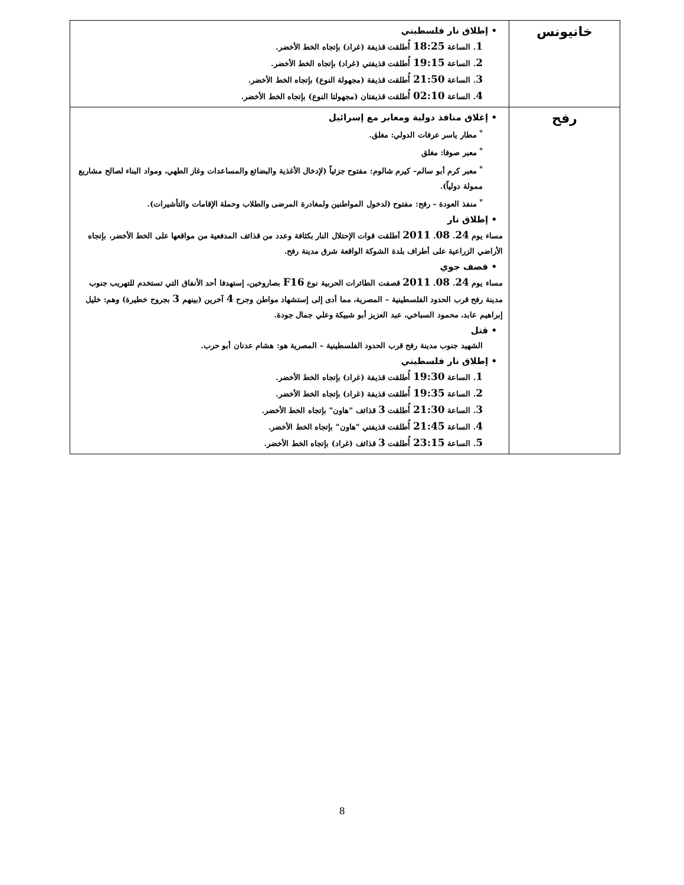| خانيونس | • إطلاق نار فلسطيني 1 . الساعة 18:25 أُطلقت قذيفة (غراد) بإتجاه الخط الأخضر. 2 . الساعة 19:15 أُطلقت قذيفتي (غراد) بإتجاه الخط الأخضر. 3 . الساعة 21:50 أُطلقت قذيفة (مجهولة النوع) بإتجاه الخط الأخضر. 4 . الساعة 02:10 أُطلقت قذيفتان (مجهولتا النوع) بإتجاه الخط الأخضر. |
| رفح | • إغلاق منافذ دولية ومعابر مع إسرائيل <sup>*</sup> مطار ياسر عرفات الدولي: مغلق. <sup>*</sup> معبر صوفا: مغلق <sup>*</sup> معبر كرم أبو سالم– كيرم شالوم: مفتوح جزئياً (لإدخال الأغذية والبضائع والمساعدات وغاز الطهي، ومواد البناء لصالح مشاريع ممولة دولياً). <sup>*</sup> منفذ العودة – رفح: مفتوح (لدخول المواطنين ولمغادرة المرضى والطلاب وحملة الإقامات والتأشيرات). • إطلاق نار مساء يوم 24 . 08 . 2011 أطلقت قوات الإحتلال النار بكثافة وعدد من قذائف المدفعية من مواقعها على الخط الأخضر، بإتجاه الأراضي الزراعية على أطراف بلدة الشوكة الواقعة شرق مدينة رفح. • قصف جوي مساء يوم 24 . 08 . 2011 قصفت الطائرات الحربية نوع F16 بصاروخين، إستهدفا أحد الأنفاق التي تستخدم للتهريب جنوب مدينة رفح قرب الحدود الفلسطينية – المصرية، مما أدى إلى إستشهاد مواطن وجرح 4 آخرين (بينهم 3 بجروح خطيرة) وهم: خليل إبراهيم عابد، محمود السباخي، عبد العزيز أبو شبيكة وعلي جمال جودة. • قتل الشهيد جنوب مدينة رفح قرب الحدود الفلسطينية – المصرية هو: هشام عدنان أبو حرب. • إطلاق نار فلسطيني 1 . الساعة 19:30 أُطلقت قذيفة (غراد) بإتجاه الخط الأخضر. 2 . الساعة 19:35 أُطلقت قذيفة (غراد) بإتجاه الخط الأخضر. 3 . الساعة 21:30 أُطلقت 3 قذائف "هاون" بإتجاه الخط الأخضر. 4 . الساعة 21:45 أُطلقت قذيفتي "هاون" بإتجاه الخط الأخضر. 5 . الساعة 23:15 أُطلقت 3 قذائف (غراد) بإتجاه الخط الأخضر. |
8